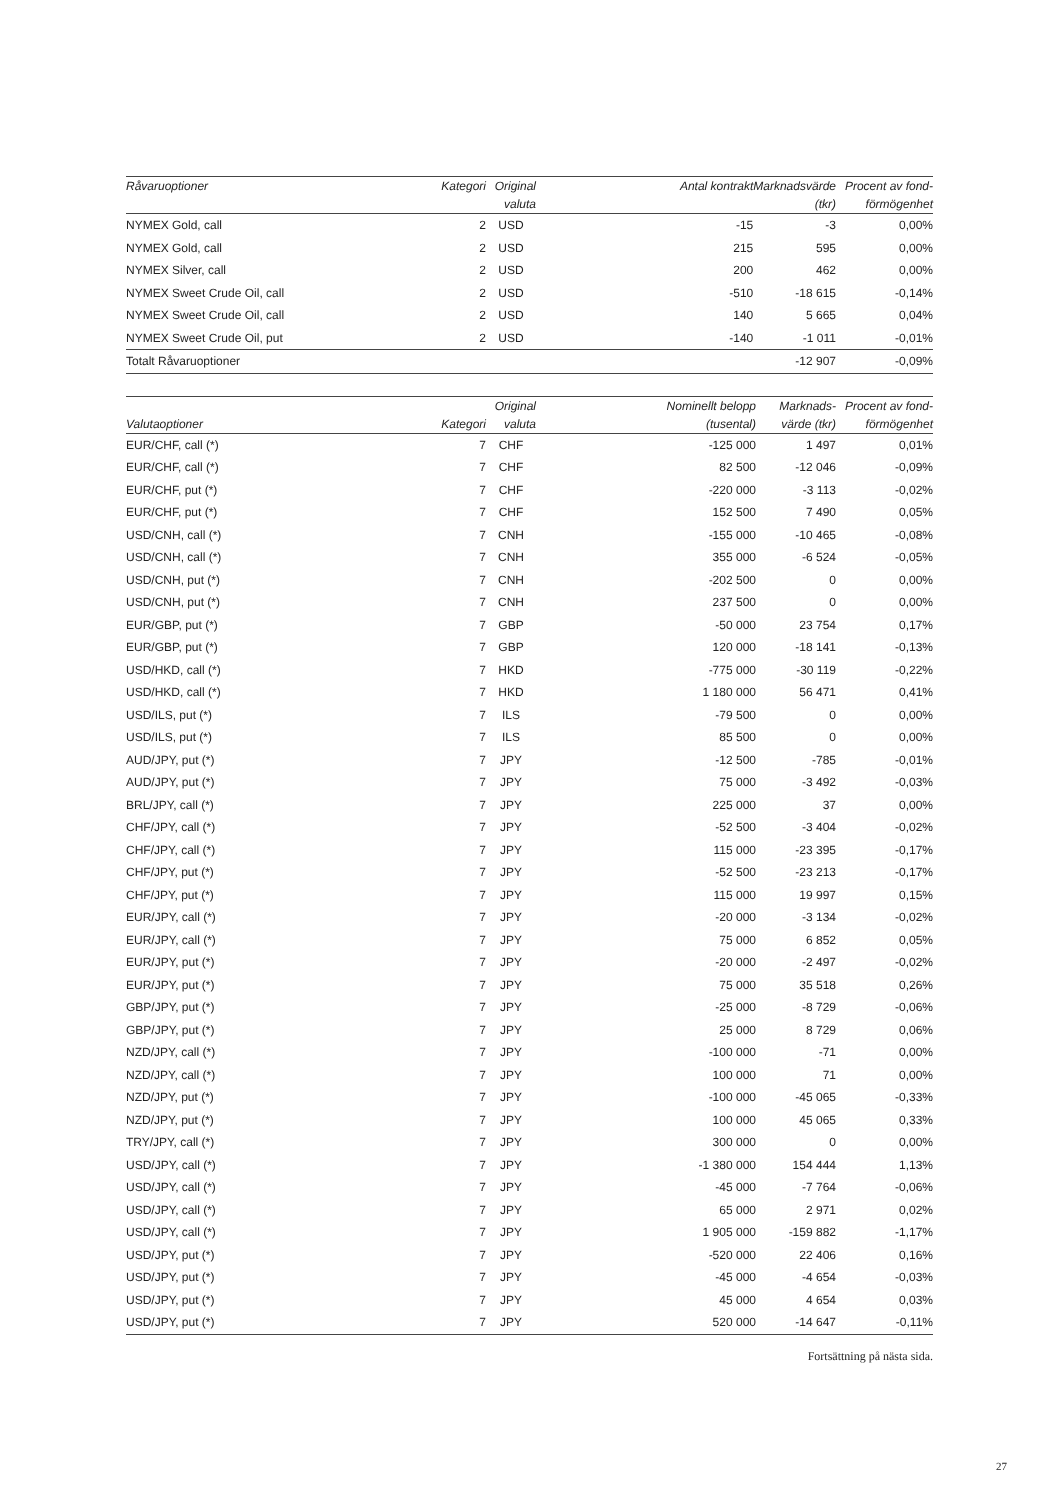| Råvaruoptioner | Kategori | Original valuta | Antal kontrakt | Marknadsvärde (tkr) | Procent av fond- förmögenhet |
| --- | --- | --- | --- | --- | --- |
| NYMEX Gold, call | 2 | USD | -15 | -3 | 0,00% |
| NYMEX Gold, call | 2 | USD | 215 | 595 | 0,00% |
| NYMEX Silver, call | 2 | USD | 200 | 462 | 0,00% |
| NYMEX Sweet Crude Oil, call | 2 | USD | -510 | -18 615 | -0,14% |
| NYMEX Sweet Crude Oil, call | 2 | USD | 140 | 5 665 | 0,04% |
| NYMEX Sweet Crude Oil, put | 2 | USD | -140 | -1 011 | -0,01% |
| Totalt Råvaruoptioner | | | | -12 907 | -0,09% |
| Valutaoptioner | Kategori | Original valuta | Nominellt belopp (tusental) | Marknads- värde (tkr) | Procent av fond- förmögenhet |
| --- | --- | --- | --- | --- | --- |
| EUR/CHF, call (*) | 7 | CHF | -125 000 | 1 497 | 0,01% |
| EUR/CHF, call (*) | 7 | CHF | 82 500 | -12 046 | -0,09% |
| EUR/CHF, put (*) | 7 | CHF | -220 000 | -3 113 | -0,02% |
| EUR/CHF, put (*) | 7 | CHF | 152 500 | 7 490 | 0,05% |
| USD/CNH, call (*) | 7 | CNH | -155 000 | -10 465 | -0,08% |
| USD/CNH, call (*) | 7 | CNH | 355 000 | -6 524 | -0,05% |
| USD/CNH, put (*) | 7 | CNH | -202 500 | 0 | 0,00% |
| USD/CNH, put (*) | 7 | CNH | 237 500 | 0 | 0,00% |
| EUR/GBP, put (*) | 7 | GBP | -50 000 | 23 754 | 0,17% |
| EUR/GBP, put (*) | 7 | GBP | 120 000 | -18 141 | -0,13% |
| USD/HKD, call (*) | 7 | HKD | -775 000 | -30 119 | -0,22% |
| USD/HKD, call (*) | 7 | HKD | 1 180 000 | 56 471 | 0,41% |
| USD/ILS, put (*) | 7 | ILS | -79 500 | 0 | 0,00% |
| USD/ILS, put (*) | 7 | ILS | 85 500 | 0 | 0,00% |
| AUD/JPY, put (*) | 7 | JPY | -12 500 | -785 | -0,01% |
| AUD/JPY, put (*) | 7 | JPY | 75 000 | -3 492 | -0,03% |
| BRL/JPY, call (*) | 7 | JPY | 225 000 | 37 | 0,00% |
| CHF/JPY, call (*) | 7 | JPY | -52 500 | -3 404 | -0,02% |
| CHF/JPY, call (*) | 7 | JPY | 115 000 | -23 395 | -0,17% |
| CHF/JPY, put (*) | 7 | JPY | -52 500 | -23 213 | -0,17% |
| CHF/JPY, put (*) | 7 | JPY | 115 000 | 19 997 | 0,15% |
| EUR/JPY, call (*) | 7 | JPY | -20 000 | -3 134 | -0,02% |
| EUR/JPY, call (*) | 7 | JPY | 75 000 | 6 852 | 0,05% |
| EUR/JPY, put (*) | 7 | JPY | -20 000 | -2 497 | -0,02% |
| EUR/JPY, put (*) | 7 | JPY | 75 000 | 35 518 | 0,26% |
| GBP/JPY, put (*) | 7 | JPY | -25 000 | -8 729 | -0,06% |
| GBP/JPY, put (*) | 7 | JPY | 25 000 | 8 729 | 0,06% |
| NZD/JPY, call (*) | 7 | JPY | -100 000 | -71 | 0,00% |
| NZD/JPY, call (*) | 7 | JPY | 100 000 | 71 | 0,00% |
| NZD/JPY, put (*) | 7 | JPY | -100 000 | -45 065 | -0,33% |
| NZD/JPY, put (*) | 7 | JPY | 100 000 | 45 065 | 0,33% |
| TRY/JPY, call (*) | 7 | JPY | 300 000 | 0 | 0,00% |
| USD/JPY, call (*) | 7 | JPY | -1 380 000 | 154 444 | 1,13% |
| USD/JPY, call (*) | 7 | JPY | -45 000 | -7 764 | -0,06% |
| USD/JPY, call (*) | 7 | JPY | 65 000 | 2 971 | 0,02% |
| USD/JPY, call (*) | 7 | JPY | 1 905 000 | -159 882 | -1,17% |
| USD/JPY, put (*) | 7 | JPY | -520 000 | 22 406 | 0,16% |
| USD/JPY, put (*) | 7 | JPY | -45 000 | -4 654 | -0,03% |
| USD/JPY, put (*) | 7 | JPY | 45 000 | 4 654 | 0,03% |
| USD/JPY, put (*) | 7 | JPY | 520 000 | -14 647 | -0,11% |
Fortsättning på nästa sida.
27